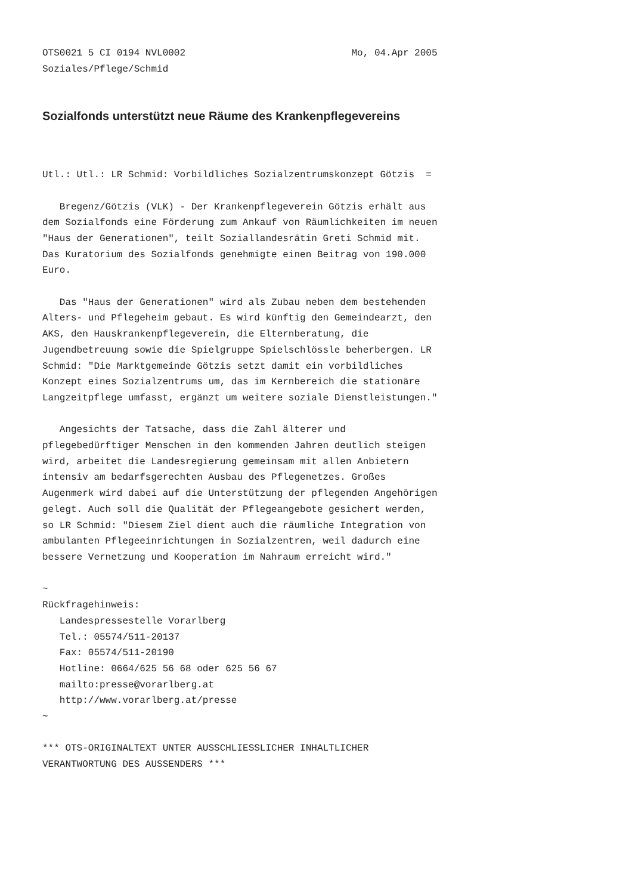OTS0021 5 CI 0194 NVL0002                             Mo, 04.Apr 2005
Soziales/Pflege/Schmid
Sozialfonds unterstützt neue Räume des Krankenpflegevereins
Utl.: Utl.: LR Schmid: Vorbildliches Sozialzentrumskonzept Götzis  =

   Bregenz/Götzis (VLK) - Der Krankenpflegeverein Götzis erhält aus
dem Sozialfonds eine Förderung zum Ankauf von Räumlichkeiten im neuen
"Haus der Generationen", teilt Soziallandesrätin Greti Schmid mit.
Das Kuratorium des Sozialfonds genehmigte einen Beitrag von 190.000
Euro.

   Das "Haus der Generationen" wird als Zubau neben dem bestehenden
Alters- und Pflegeheim gebaut. Es wird künftig den Gemeindearzt, den
AKS, den Hauskrankenpflegeverein, die Elternberatung, die
Jugendbetreuung sowie die Spielgruppe Spielschlössle beherbergen. LR
Schmid: "Die Marktgemeinde Götzis setzt damit ein vorbildliches
Konzept eines Sozialzentrums um, das im Kernbereich die stationäre
Langzeitpflege umfasst, ergänzt um weitere soziale Dienstleistungen."

   Angesichts der Tatsache, dass die Zahl älterer und
pflegebedürftiger Menschen in den kommenden Jahren deutlich steigen
wird, arbeitet die Landesregierung gemeinsam mit allen Anbietern
intensiv am bedarfsgerechten Ausbau des Pflegenetzes. Großes
Augenmerk wird dabei auf die Unterstützung der pflegenden Angehörigen
gelegt. Auch soll die Qualität der Pflegeangebote gesichert werden,
so LR Schmid: "Diesem Ziel dient auch die räumliche Integration von
ambulanten Pflegeeinrichtungen in Sozialzentren, weil dadurch eine
bessere Vernetzung und Kooperation im Nahraum erreicht wird."

~
Rückfragehinweis:
   Landespressestelle Vorarlberg
   Tel.: 05574/511-20137
   Fax: 05574/511-20190
   Hotline: 0664/625 56 68 oder 625 56 67
   mailto:presse@vorarlberg.at
   http://www.vorarlberg.at/presse
~

*** OTS-ORIGINALTEXT UNTER AUSSCHLIESSLICHER INHALTLICHER
VERANTWORTUNG DES AUSSENDERS ***